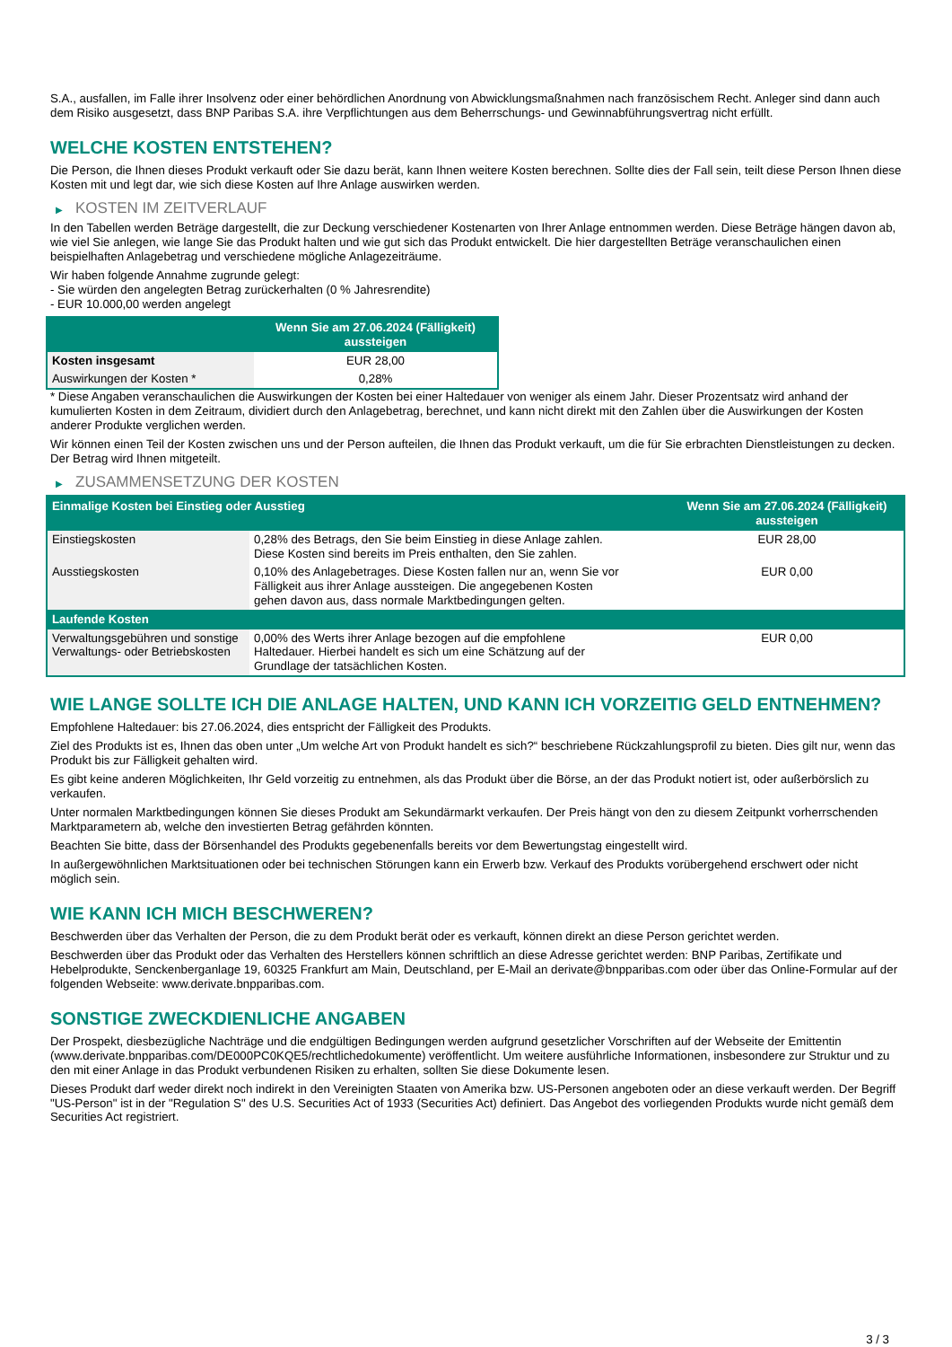S.A., ausfallen, im Falle ihrer Insolvenz oder einer behördlichen Anordnung von Abwicklungsmaßnahmen nach französischem Recht. Anleger sind dann auch dem Risiko ausgesetzt, dass BNP Paribas S.A. ihre Verpflichtungen aus dem Beherrschungs- und Gewinnabführungsvertrag nicht erfüllt.
WELCHE KOSTEN ENTSTEHEN?
Die Person, die Ihnen dieses Produkt verkauft oder Sie dazu berät, kann Ihnen weitere Kosten berechnen. Sollte dies der Fall sein, teilt diese Person Ihnen diese Kosten mit und legt dar, wie sich diese Kosten auf Ihre Anlage auswirken werden.
▶ KOSTEN IM ZEITVERLAUF
In den Tabellen werden Beträge dargestellt, die zur Deckung verschiedener Kostenarten von Ihrer Anlage entnommen werden. Diese Beträge hängen davon ab, wie viel Sie anlegen, wie lange Sie das Produkt halten und wie gut sich das Produkt entwickelt. Die hier dargestellten Beträge veranschaulichen einen beispielhaften Anlagebetrag und verschiedene mögliche Anlagezeiträume.
Wir haben folgende Annahme zugrunde gelegt:
- Sie würden den angelegten Betrag zurückerhalten (0 % Jahresrendite)
- EUR 10.000,00 werden angelegt
| | Wenn Sie am 27.06.2024 (Fälligkeit) aussteigen |
| --- | --- |
| Kosten insgesamt | EUR 28,00 |
| Auswirkungen der Kosten * | 0,28% |
* Diese Angaben veranschaulichen die Auswirkungen der Kosten bei einer Haltedauer von weniger als einem Jahr. Dieser Prozentsatz wird anhand der kumulierten Kosten in dem Zeitraum, dividiert durch den Anlagebetrag, berechnet, und kann nicht direkt mit den Zahlen über die Auswirkungen der Kosten anderer Produkte verglichen werden.
Wir können einen Teil der Kosten zwischen uns und der Person aufteilen, die Ihnen das Produkt verkauft, um die für Sie erbrachten Dienstleistungen zu decken. Der Betrag wird Ihnen mitgeteilt.
▶ ZUSAMMENSETZUNG DER KOSTEN
| Einmalige Kosten bei Einstieg oder Ausstieg | | Wenn Sie am 27.06.2024 (Fälligkeit) aussteigen |
| --- | --- | --- |
| Einstiegskosten | 0,28% des Betrags, den Sie beim Einstieg in diese Anlage zahlen. Diese Kosten sind bereits im Preis enthalten, den Sie zahlen. | EUR 28,00 |
| Ausstiegskosten | 0,10% des Anlagebetrages. Diese Kosten fallen nur an, wenn Sie vor Fälligkeit aus ihrer Anlage aussteigen. Die angegebenen Kosten gehen davon aus, dass normale Marktbedingungen gelten. | EUR 0,00 |
| Laufende Kosten | | |
| Verwaltungsgebühren und sonstige Verwaltungs- oder Betriebskosten | 0,00% des Werts ihrer Anlage bezogen auf die empfohlene Haltedauer. Hierbei handelt es sich um eine Schätzung auf der Grundlage der tatsächlichen Kosten. | EUR 0,00 |
WIE LANGE SOLLTE ICH DIE ANLAGE HALTEN, UND KANN ICH VORZEITIG GELD ENTNEHMEN?
Empfohlene Haltedauer: bis 27.06.2024, dies entspricht der Fälligkeit des Produkts.
Ziel des Produkts ist es, Ihnen das oben unter „Um welche Art von Produkt handelt es sich?“ beschriebene Rückzahlungsprofil zu bieten. Dies gilt nur, wenn das Produkt bis zur Fälligkeit gehalten wird.
Es gibt keine anderen Möglichkeiten, Ihr Geld vorzeitig zu entnehmen, als das Produkt über die Börse, an der das Produkt notiert ist, oder außerbörslich zu verkaufen.
Unter normalen Marktbedingungen können Sie dieses Produkt am Sekundärmarkt verkaufen. Der Preis hängt von den zu diesem Zeitpunkt vorherrschenden Marktparametern ab, welche den investierten Betrag gefährden könnten.
Beachten Sie bitte, dass der Börsenhandel des Produkts gegebenenfalls bereits vor dem Bewertungstag eingestellt wird.
In außergewöhnlichen Marktsituationen oder bei technischen Störungen kann ein Erwerb bzw. Verkauf des Produkts vorübergehend erschwert oder nicht möglich sein.
WIE KANN ICH MICH BESCHWEREN?
Beschwerden über das Verhalten der Person, die zu dem Produkt berät oder es verkauft, können direkt an diese Person gerichtet werden.
Beschwerden über das Produkt oder das Verhalten des Herstellers können schriftlich an diese Adresse gerichtet werden: BNP Paribas, Zertifikate und Hebelprodukte, Senckenberganlage 19, 60325 Frankfurt am Main, Deutschland, per E-Mail an derivate@bnpparibas.com oder über das Online-Formular auf der folgenden Webseite: www.derivate.bnpparibas.com.
SONSTIGE ZWECKDIENLICHE ANGABEN
Der Prospekt, diesbezügliche Nachträge und die endgültigen Bedingungen werden aufgrund gesetzlicher Vorschriften auf der Webseite der Emittentin (www.derivate.bnpparibas.com/DE000PC0KQE5/rechtlichedokumente) veröffentlicht. Um weitere ausführliche Informationen, insbesondere zur Struktur und zu den mit einer Anlage in das Produkt verbundenen Risiken zu erhalten, sollten Sie diese Dokumente lesen.
Dieses Produkt darf weder direkt noch indirekt in den Vereinigten Staaten von Amerika bzw. US-Personen angeboten oder an diese verkauft werden. Der Begriff "US-Person" ist in der "Regulation S" des U.S. Securities Act of 1933 (Securities Act) definiert. Das Angebot des vorliegenden Produkts wurde nicht gemäß dem Securities Act registriert.
3 / 3